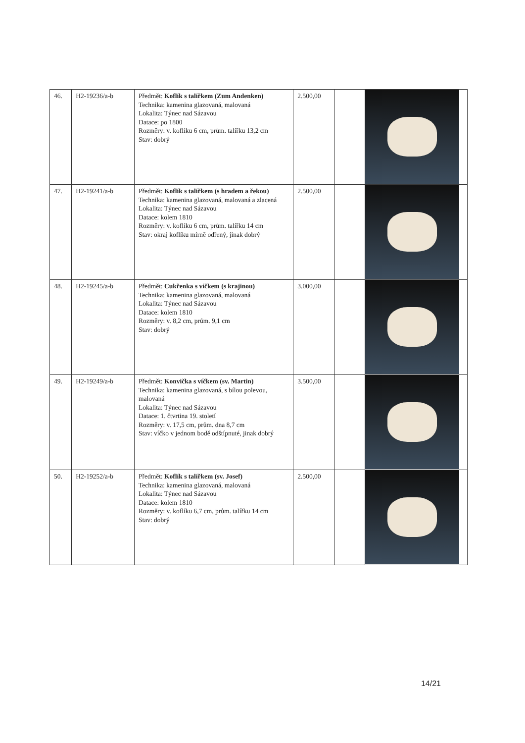| 46. | H2-19236/a-b | Předmět: Koflík s talířkem (Zum Andenken) Technika: kamenina glazovaná, malovaná Lokalita: Týnec nad Sázavou Datace: po 1800 Rozměry: v. koflíku 6 cm, prům. talířku 13,2 cm Stav: dobrý | 2.500,00 | | |
| 47. | H2-19241/a-b | Předmět: Koflík s talířkem (s hradem a řekou) Technika: kamenina glazovaná, malovaná a zlacená Lokalita: Týnec nad Sázavou Datace: kolem 1810 Rozměry: v. koflíku 6 cm, prům. talířku 14 cm Stav: okraj koflíku mírně odřený, jinak dobrý | 2.500,00 | | |
| 48. | H2-19245/a-b | Předmět: Cukřenka s víčkem (s krajinou) Technika: kamenina glazovaná, malovaná Lokalita: Týnec nad Sázavou Datace: kolem 1810 Rozměry: v. 8,2 cm, prům. 9,1 cm Stav: dobrý | 3.000,00 | | |
| 49. | H2-19249/a-b | Předmět: Konvička s víčkem (sv. Martin) Technika: kamenina glazovaná, s bílou polevou, malovaná Lokalita: Týnec nad Sázavou Datace: 1. čtvrtina 19. století Rozměry: v. 17,5 cm, prům. dna 8,7 cm Stav: víčko v jednom bodě odštípnuté, jinak dobrý | 3.500,00 | | |
| 50. | H2-19252/a-b | Předmět: Koflík s talířkem (sv. Josef) Technika: kamenina glazovaná, malovaná Lokalita: Týnec nad Sázavou Datace: kolem 1810 Rozměry: v. koflíku 6,7 cm, prům. talířku 14 cm Stav: dobrý | 2.500,00 | | |
14/21